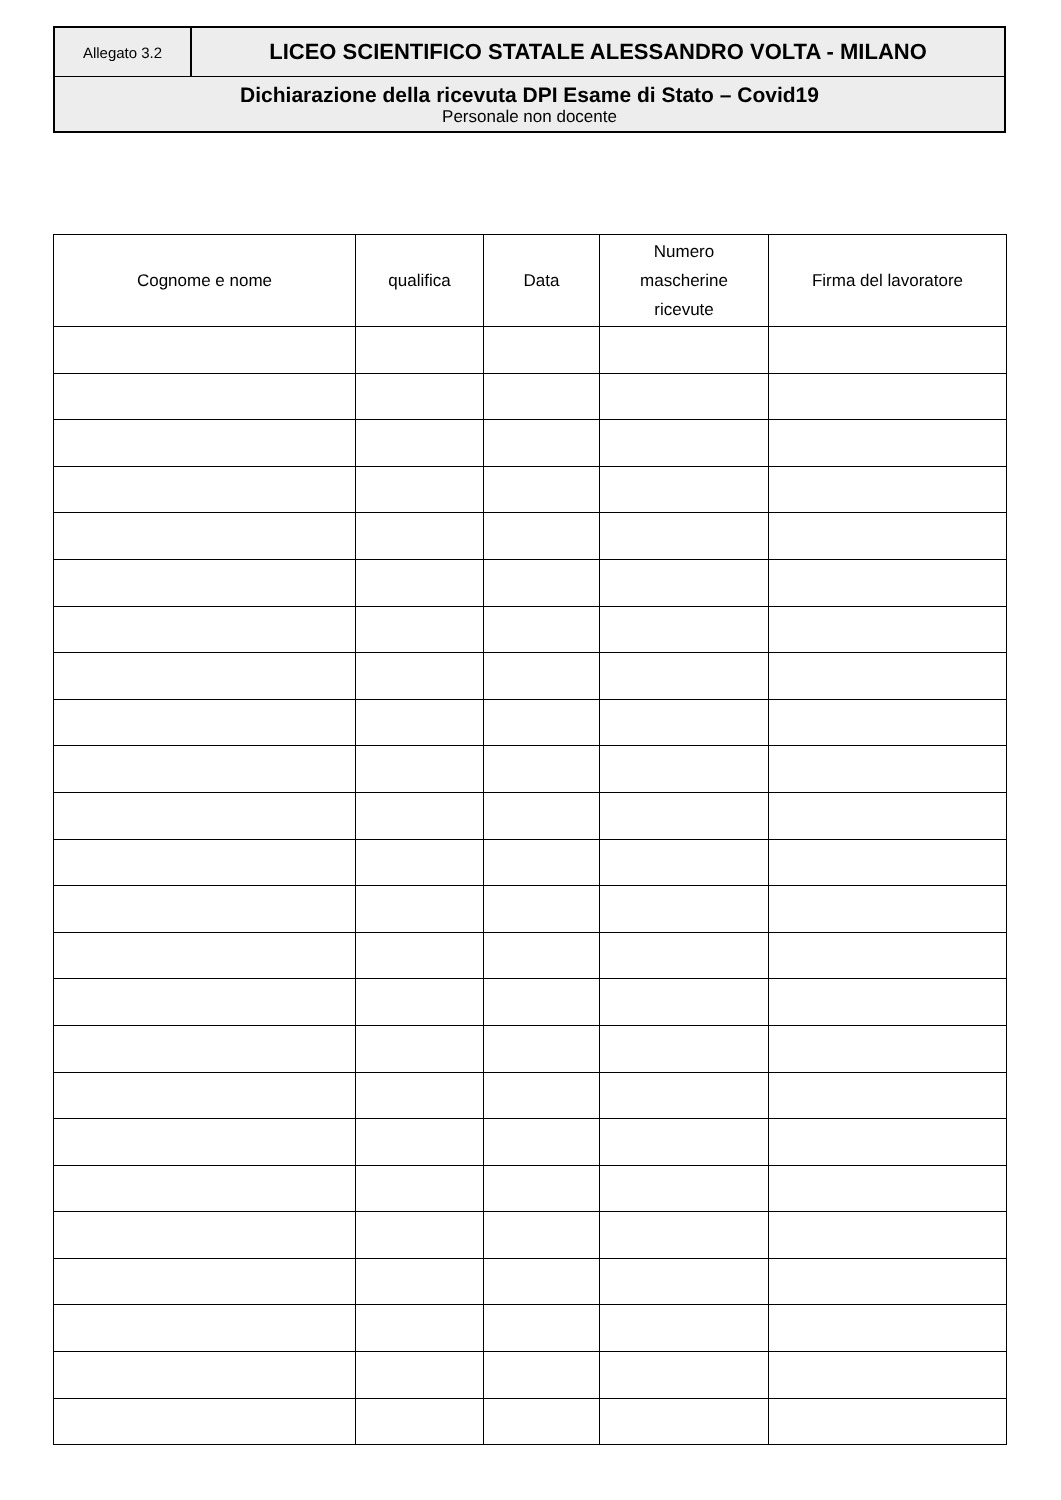Allegato 3.2
LICEO SCIENTIFICO STATALE ALESSANDRO VOLTA - MILANO
Dichiarazione della ricevuta DPI Esame di Stato – Covid19
Personale non docente
| Cognome e nome | qualifica | Data | Numero mascherine ricevute | Firma del lavoratore |
| --- | --- | --- | --- | --- |